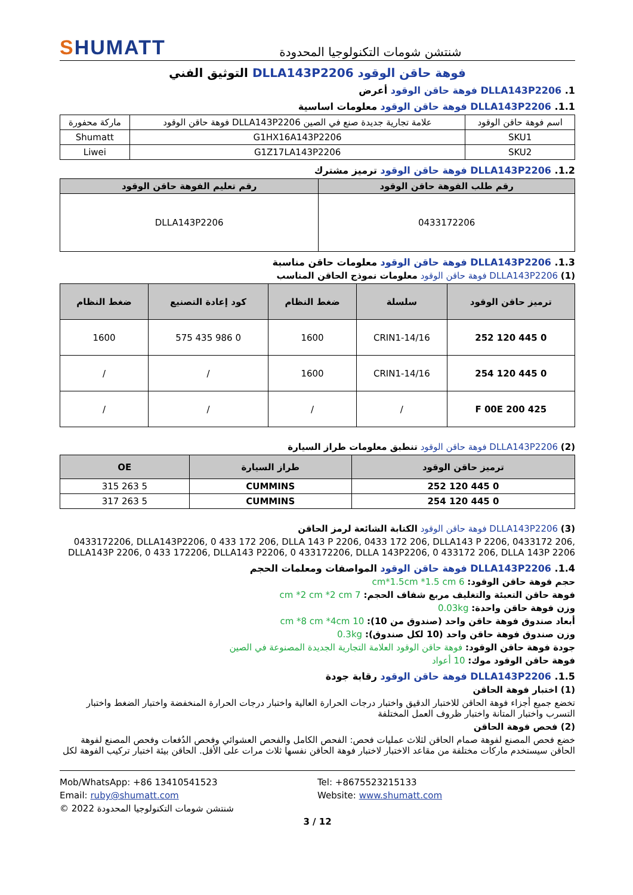SHUMATT
شنتشن شومات التكنولوجيا المحدودة
فوهة حاقن الوقود DLLA143P2206 التوثيق الفني
1. DLLA143P2206 فوهة حاقن الوقود أعرض
1.1. DLLA143P2206 فوهة حاقن الوقود معلومات اساسية
| اسم فوهة حاقن الوقود | علامة تجارية جديدة صنع في الصين DLLA143P2206 فوهة حاقن الوقود | ماركة محفورة |
| SKU1 | G1HX16A143P2206 | Shumatt |
| SKU2 | G1Z17LA143P2206 | Liwei |
1.2. DLLA143P2206 فوهة حاقن الوقود ترميز مشترك
| رقم طلب الفوهة حاقن الوقود | رقم تعليم الفوهة حاقن الوقود |
| --- | --- |
| 0433172206 | DLLA143P2206 |
1.3. DLLA143P2206 فوهة حاقن الوقود معلومات حاقن مناسبة
(1) DLLA143P2206 فوهة حاقن الوقود معلومات نموذج الحاقن المناسب
| ترميز حاقن الوقود | سلسلة | ضغط النظام | كود إعادة التصنيع | ضغط النظام |
| --- | --- | --- | --- | --- |
| 0 445 120 252 | CRIN1-14/16 | 1600 | 0 986 435 575 | 1600 |
| 0 445 120 254 | CRIN1-14/16 | 1600 | / | / |
| F 00E 200 425 | / | / | / | / |
(2) DLLA143P2206 فوهة حاقن الوقود تنطبق معلومات طراز السيارة
| ترميز حاقن الوقود | طراز السيارة | OE |
| --- | --- | --- |
| 0 445 120 252 | CUMMINS | 5 263 315 |
| 0 445 120 254 | CUMMINS | 5 263 317 |
(3) DLLA143P2206 فوهة حاقن الوقود الكتابة الشائعة لرمز الحاقن
0433172206, DLLA143P2206, 0 433 172 206, DLLA 143 P 2206, 0433 172 206, DLLA143 P 2206, 0433172 206, DLLA143P 2206, 0 433 172206, DLLA143 P2206, 0 433172206, DLLA 143P2206, 0 433172 206, DLLA 143P 2206
1.4. DLLA143P2206 فوهة حاقن الوقود المواصفات ومعلمات الحجم
حجم فوهة حاقن الوقود: 6 cm*1.5cm *1.5 cm
فوهة حاقن التعبئة والتغليف مربع شفاف الحجم: 7 cm *2 cm *2 cm
وزن فوهة حاقن واحدة: 0.03kg
أبعاد صندوق فوهة حاقن واحد (صندوق من 10): 10 cm *8 cm *4cm
وزن صندوق فوهة حاقن واحد (10 لكل صندوق): 0.3kg
جودة فوهة حاقن الوقود: فوهة حاقن الوقود العلامة التجارية الجديدة المصنوعة في الصين
فوهة حاقن الوقود موك: 10 أعواد
1.5. DLLA143P2206 فوهة حاقن الوقود رقابة جودة
(1) اختبار فوهة الحاقن
تخضع جميع أجزاء فوهة الحاقن للاختبار الدقيق واختبار درجات الحرارة العالية واختبار درجات الحرارة المنخفضة واختبار الضغط واختبار التسرب واختبار المتانة واختبار ظروف العمل المختلفة
(2) فحص فوهة الحاقن
خضع فحص المصنع لفوهة صمام الحاقن لثلاث عمليات فحص: الفحص الكامل والفحص العشوائي وفحص الدُفعات وفحص المصنع لفوهة الحاقن سيستخدم ماركات مختلفة من مقاعد الاختبار لاختبار فوهة الحاقن نفسها ثلاث مرات على الأقل. الحاقن بيئة اختبار تركيب الفوهة لكل
Mob/WhatsApp: +86 13410541523
Tel: +8675523215133
Email: ruby@shumatt.com
Website: www.shumatt.com
© 2022 شنتشن شومات التكنولوجيا المحدودة
3 / 12